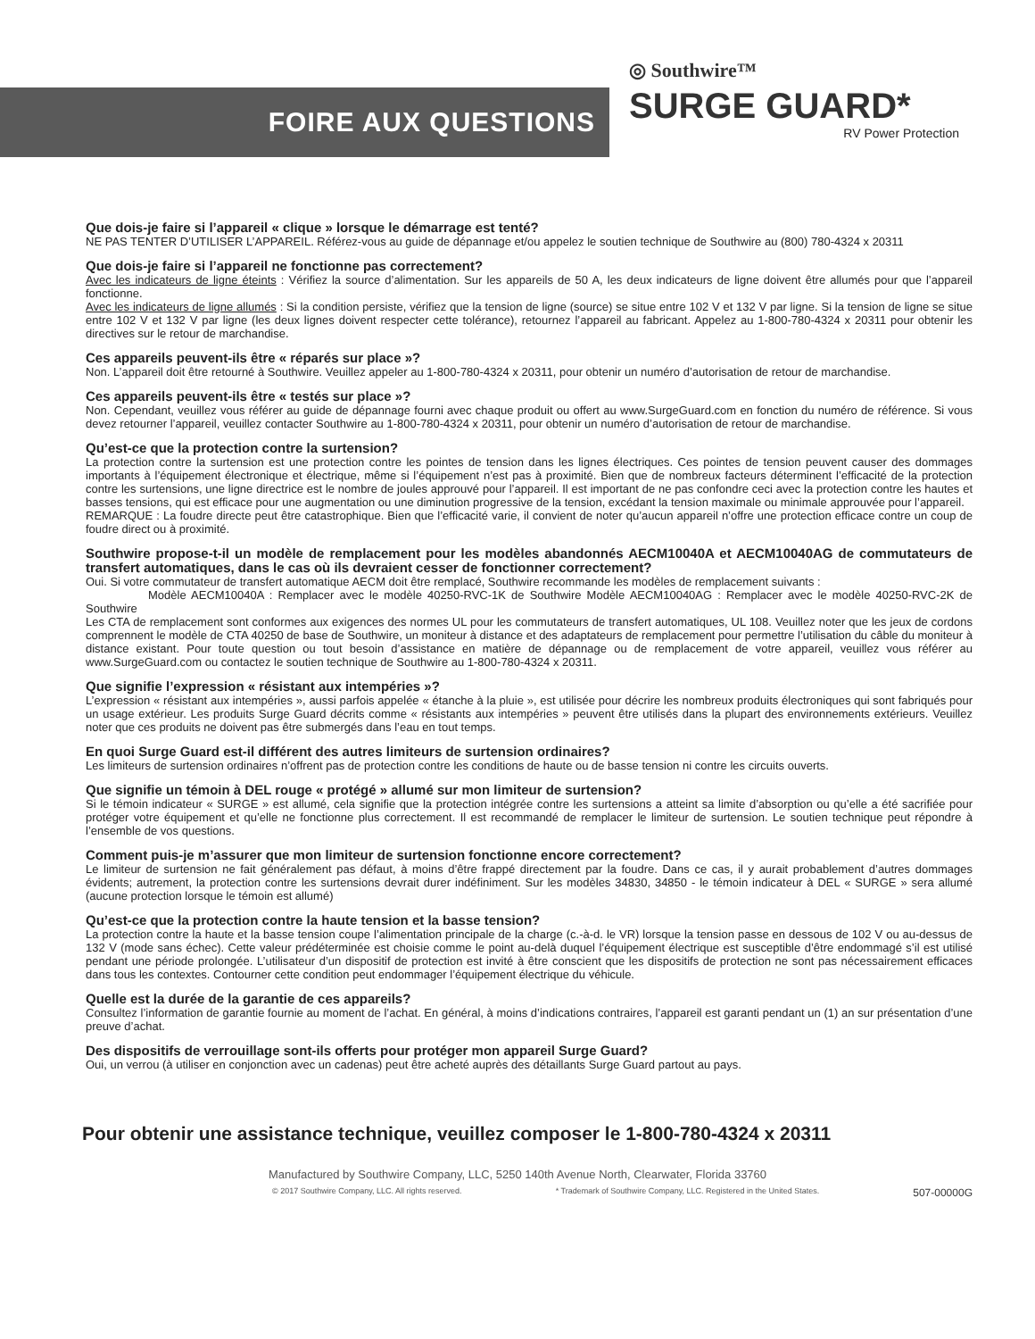FOIRE AUX QUESTIONS
◎ Southwire™
SURGE GUARD*
RV Power Protection
Que dois-je faire si l’appareil « clique » lorsque le démarrage est tenté?
NE PAS TENTER D’UTILISER L’APPAREIL. Référez-vous au guide de dépannage et/ou appelez le soutien technique de Southwire au (800) 780-4324 x 20311
Que dois-je faire si l’appareil ne fonctionne pas correctement?
Avec les indicateurs de ligne éteints : Vérifiez la source d’alimentation. Sur les appareils de 50 A, les deux indicateurs de ligne doivent être allumés pour que l’appareil fonctionne.
Avec les indicateurs de ligne allumés : Si la condition persiste, vérifiez que la tension de ligne (source) se situe entre 102 V et 132 V par ligne. Si la tension de ligne se situe entre 102 V et 132 V par ligne (les deux lignes doivent respecter cette tolérance), retournez l’appareil au fabricant. Appelez au 1-800-780-4324 x 20311 pour obtenir les directives sur le retour de marchandise.
Ces appareils peuvent-ils être « réparés sur place »?
Non. L’appareil doit être retourné à Southwire. Veuillez appeler au 1-800-780-4324 x 20311, pour obtenir un numéro d’autorisation de retour de marchandise.
Ces appareils peuvent-ils être « testés sur place »?
Non. Cependant, veuillez vous référer au guide de dépannage fourni avec chaque produit ou offert au www.SurgeGuard.com en fonction du numéro de référence. Si vous devez retourner l’appareil, veuillez contacter Southwire au 1-800-780-4324 x 20311, pour obtenir un numéro d’autorisation de retour de marchandise.
Qu’est-ce que la protection contre la surtension?
La protection contre la surtension est une protection contre les pointes de tension dans les lignes électriques. Ces pointes de tension peuvent causer des dommages importants à l’équipement électronique et électrique, même si l’équipement n’est pas à proximité. Bien que de nombreux facteurs déterminent l’efficacité de la protection contre les surtensions, une ligne directrice est le nombre de joules approuvé pour l’appareil. Il est important de ne pas confondre ceci avec la protection contre les hautes et basses tensions, qui est efficace pour une augmentation ou une diminution progressive de la tension, excédant la tension maximale ou minimale approuvée pour l’appareil.
REMARQUE : La foudre directe peut être catastrophique. Bien que l’efficacité varie, il convient de noter qu’aucun appareil n’offre une protection efficace contre un coup de foudre direct ou à proximité.
Southwire propose-t-il un modèle de remplacement pour les modèles abandonnés AECM10040A et AECM10040AG de commutateurs de transfert automatiques, dans le cas où ils devraient cesser de fonctionner correctement?
Oui. Si votre commutateur de transfert automatique AECM doit être remplacé, Southwire recommande les modèles de remplacement suivants :
Modèle AECM10040A : Remplacer avec le modèle 40250-RVC-1K de Southwire Modèle AECM10040AG : Remplacer avec le modèle 40250-RVC-2K de Southwire
Les CTA de remplacement sont conformes aux exigences des normes UL pour les commutateurs de transfert automatiques, UL 108. Veuillez noter que les jeux de cordons comprennent le modèle de CTA 40250 de base de Southwire, un moniteur à distance et des adaptateurs de remplacement pour permettre l’utilisation du câble du moniteur à distance existant. Pour toute question ou tout besoin d’assistance en matière de dépannage ou de remplacement de votre appareil, veuillez vous référer au www.SurgeGuard.com ou contactez le soutien technique de Southwire au 1-800-780-4324 x 20311.
Que signifie l’expression « résistant aux intempéries »?
L’expression « résistant aux intempéries », aussi parfois appelée « étanche à la pluie », est utilisée pour décrire les nombreux produits électroniques qui sont fabriqués pour un usage extérieur. Les produits Surge Guard décrits comme « résistants aux intempéries » peuvent être utilisés dans la plupart des environnements extérieurs. Veuillez noter que ces produits ne doivent pas être submergés dans l’eau en tout temps.
En quoi Surge Guard est-il différent des autres limiteurs de surtension ordinaires?
Les limiteurs de surtension ordinaires n’offrent pas de protection contre les conditions de haute ou de basse tension ni contre les circuits ouverts.
Que signifie un témoin à DEL rouge « protégé » allumé sur mon limiteur de surtension?
Si le témoin indicateur « SURGE » est allumé, cela signifie que la protection intégrée contre les surtensions a atteint sa limite d’absorption ou qu’elle a été sacrifiée pour protéger votre équipement et qu’elle ne fonctionne plus correctement. Il est recommandé de remplacer le limiteur de surtension. Le soutien technique peut répondre à l’ensemble de vos questions.
Comment puis-je m’assurer que mon limiteur de surtension fonctionne encore correctement?
Le limiteur de surtension ne fait généralement pas défaut, à moins d’être frappé directement par la foudre. Dans ce cas, il y aurait probablement d’autres dommages évidents; autrement, la protection contre les surtensions devrait durer indéfiniment. Sur les modèles 34830, 34850 - le témoin indicateur à DEL « SURGE » sera allumé (aucune protection lorsque le témoin est allumé)
Qu’est-ce que la protection contre la haute tension et la basse tension?
La protection contre la haute et la basse tension coupe l’alimentation principale de la charge (c.-à-d. le VR) lorsque la tension passe en dessous de 102 V ou au-dessus de 132 V (mode sans échec). Cette valeur prédéterminée est choisie comme le point au-delà duquel l’équipement électrique est susceptible d’être endommagé s’il est utilisé pendant une période prolongée. L’utilisateur d’un dispositif de protection est invité à être conscient que les dispositifs de protection ne sont pas nécessairement efficaces dans tous les contextes. Contourner cette condition peut endommager l’équipement électrique du véhicule.
Quelle est la durée de la garantie de ces appareils?
Consultez l’information de garantie fournie au moment de l’achat. En général, à moins d’indications contraires, l’appareil est garanti pendant un (1) an sur présentation d’une preuve d’achat.
Des dispositifs de verrouillage sont-ils offerts pour protéger mon appareil Surge Guard?
Oui, un verrou (à utiliser en conjonction avec un cadenas) peut être acheté auprès des détaillants Surge Guard partout au pays.
Pour obtenir une assistance technique, veuillez composer le 1-800-780-4324 x 20311
Manufactured by Southwire Company, LLC, 5250 140th Avenue North, Clearwater, Florida 33760
© 2017 Southwire Company, LLC. All rights reserved. * Trademark of Southwire Company, LLC. Registered in the United States. 507-00000G